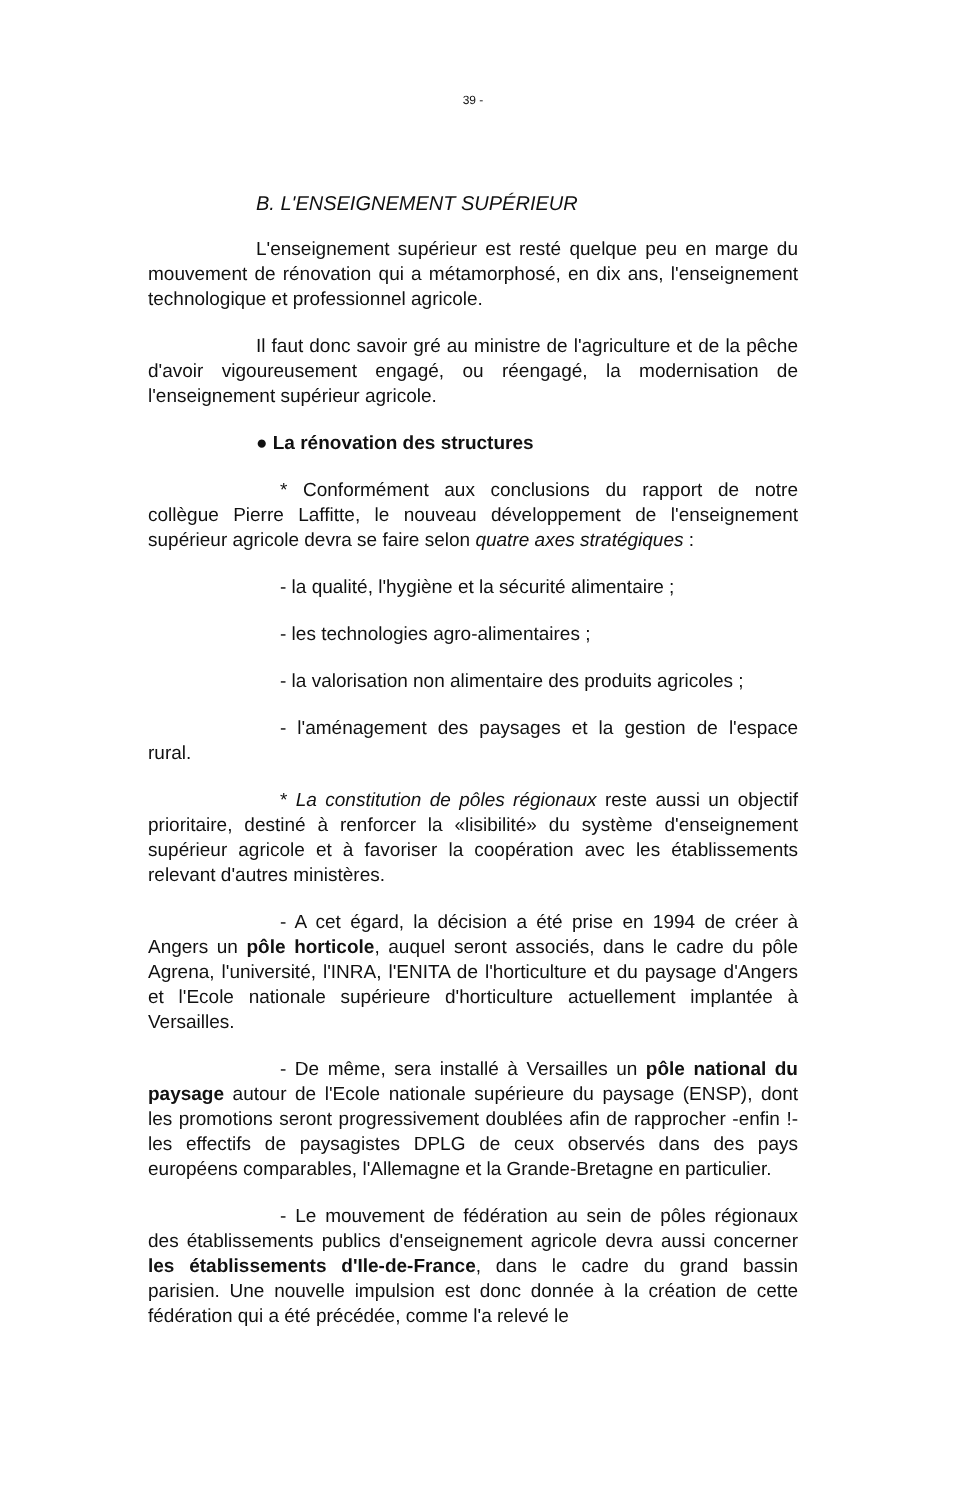39 -
B. L'ENSEIGNEMENT SUPÉRIEUR
L'enseignement supérieur est resté quelque peu en marge du mouvement de rénovation qui a métamorphosé, en dix ans, l'enseignement technologique et professionnel agricole.
Il faut donc savoir gré au ministre de l'agriculture et de la pêche d'avoir vigoureusement engagé, ou réengagé, la modernisation de l'enseignement supérieur agricole.
● La rénovation des structures
* Conformément aux conclusions du rapport de notre collègue Pierre Laffitte, le nouveau développement de l'enseignement supérieur agricole devra se faire selon quatre axes stratégiques :
- la qualité, l'hygiène et la sécurité alimentaire ;
- les technologies agro-alimentaires ;
- la valorisation non alimentaire des produits agricoles ;
- l'aménagement des paysages et la gestion de l'espace rural.
* La constitution de pôles régionaux reste aussi un objectif prioritaire, destiné à renforcer la «lisibilité» du système d'enseignement supérieur agricole et à favoriser la coopération avec les établissements relevant d'autres ministères.
- A cet égard, la décision a été prise en 1994 de créer à Angers un pôle horticole, auquel seront associés, dans le cadre du pôle Agrena, l'université, l'INRA, l'ENITA de l'horticulture et du paysage d'Angers et l'Ecole nationale supérieure d'horticulture actuellement implantée à Versailles.
- De même, sera installé à Versailles un pôle national du paysage autour de l'Ecole nationale supérieure du paysage (ENSP), dont les promotions seront progressivement doublées afin de rapprocher -enfin !- les effectifs de paysagistes DPLG de ceux observés dans des pays européens comparables, l'Allemagne et la Grande-Bretagne en particulier.
- Le mouvement de fédération au sein de pôles régionaux des établissements publics d'enseignement agricole devra aussi concerner les établissements d'Ile-de-France, dans le cadre du grand bassin parisien. Une nouvelle impulsion est donc donnée à la création de cette fédération qui a été précédée, comme l'a relevé le